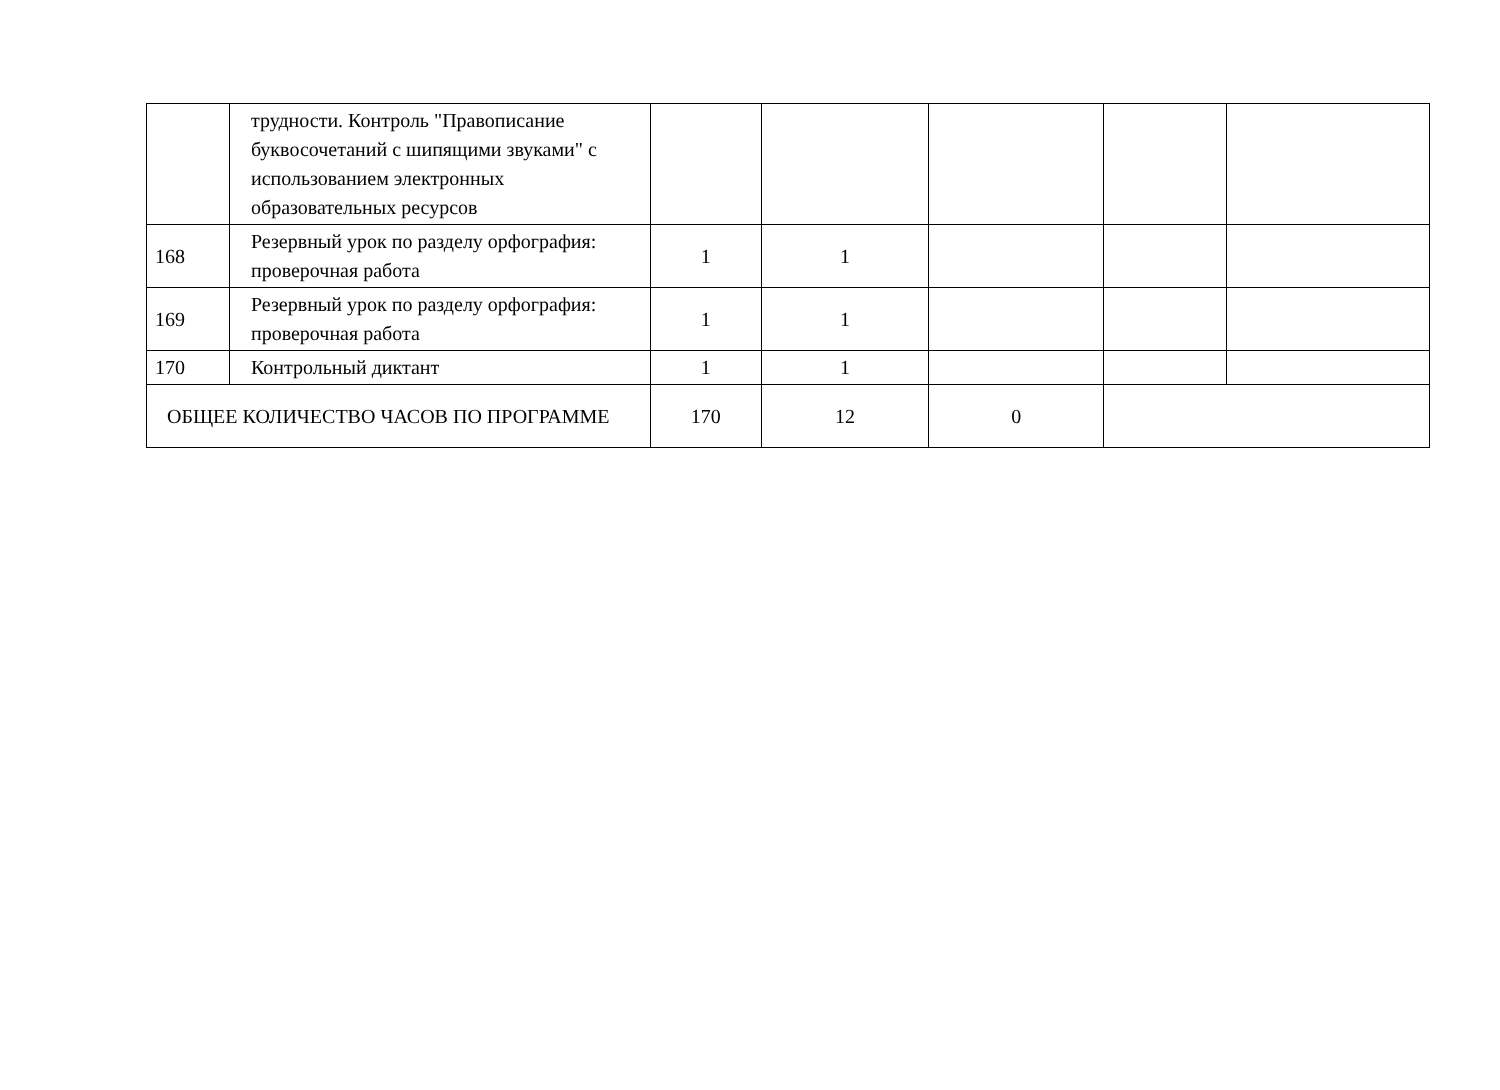| | трудности. Контроль "Правописание буквосочетаний с шипящими звуками" с использованием электронных образовательных ресурсов | | | | | |
| 168 | Резервный урок по разделу орфография: проверочная работа | 1 | 1 | | | |
| 169 | Резервный урок по разделу орфография: проверочная работа | 1 | 1 | | | |
| 170 | Контрольный диктант | 1 | 1 | | | |
| ОБЩЕЕ КОЛИЧЕСТВО ЧАСОВ ПО ПРОГРАММЕ | | 170 | 12 | 0 | | |